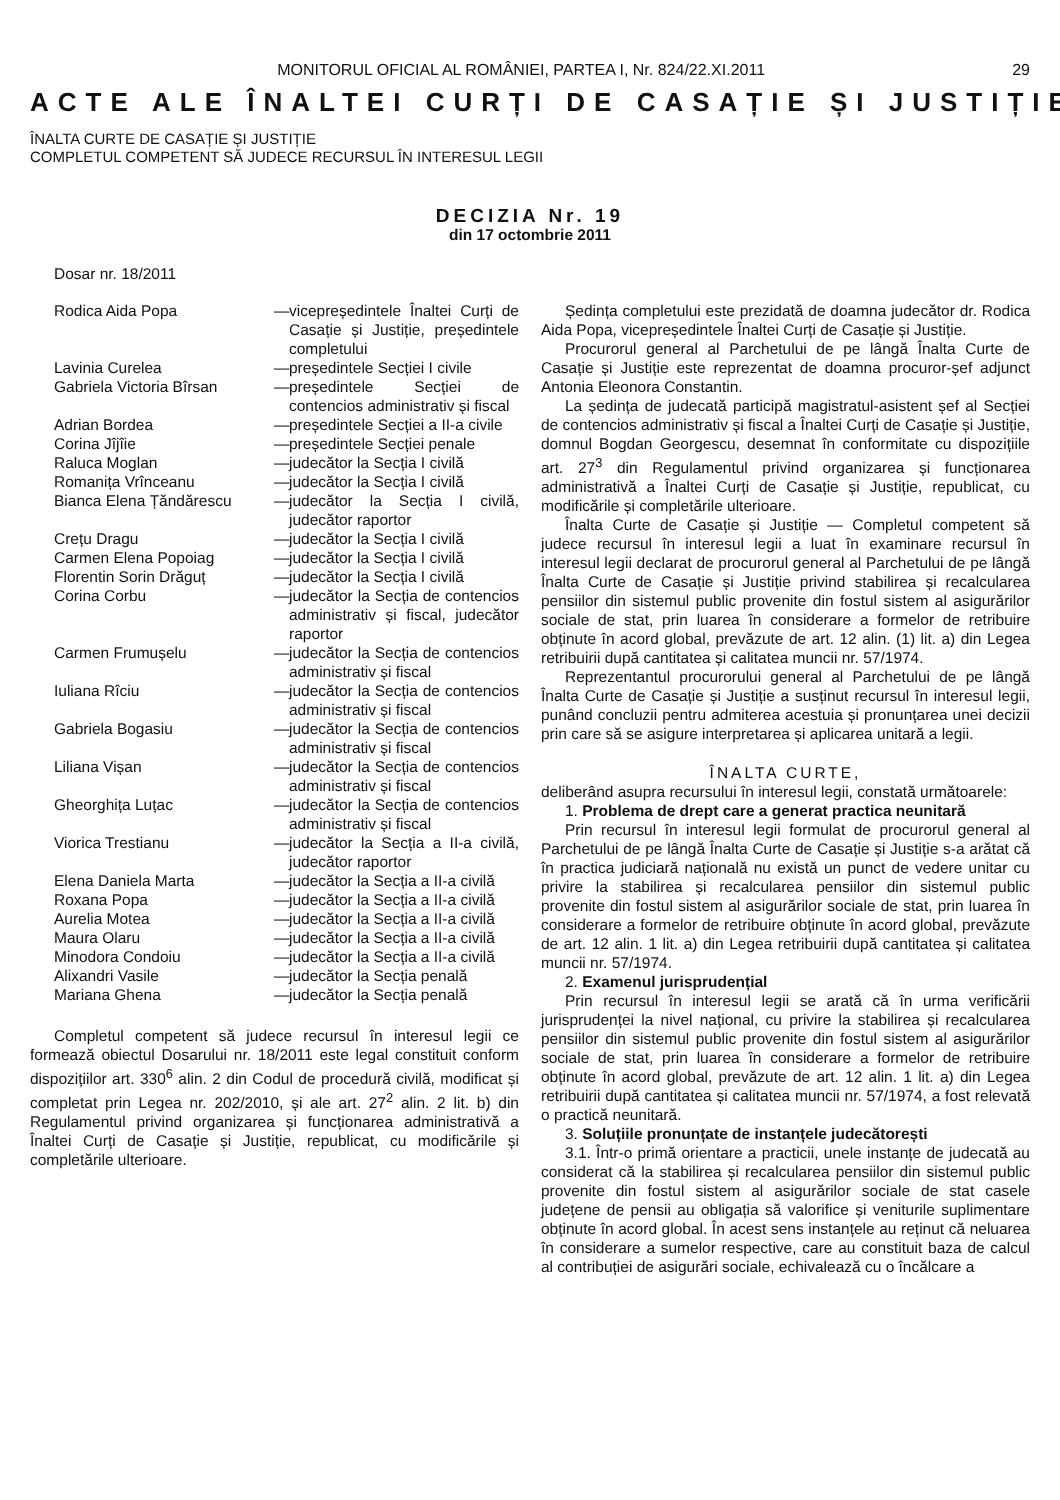MONITORUL OFICIAL AL ROMÂNIEI, PARTEA I, Nr. 824/22.XI.2011 29
ACTE ALE ÎNALTEI CURȚI DE CASAȚIE ȘI JUSTIȚIE
ÎNALTA CURTE DE CASAȚIE ȘI JUSTIȚIE
COMPLETUL COMPETENT SĂ JUDECE RECURSUL ÎN INTERESUL LEGII
DECIZIA Nr. 19
din 17 octombrie 2011
Dosar nr. 18/2011
Rodica Aida Popa — vicepreședintele Înaltei Curți de Casație și Justiție, președintele completului
Lavinia Curelea — președintele Secției I civile
Gabriela Victoria Bîrsan — președintele Secției de contencios administrativ și fiscal
Adrian Bordea — președintele Secției a II-a civile
Corina Jîjîie — președintele Secției penale
Raluca Moglan — judecător la Secția I civilă
Romanița Vrînceanu — judecător la Secția I civilă
Bianca Elena Țăndărescu — judecător la Secția I civilă, judecător raportor
Crețu Dragu — judecător la Secția I civilă
Carmen Elena Popoiag — judecător la Secția I civilă
Florentin Sorin Drăguț — judecător la Secția I civilă
Corina Corbu — judecător la Secția de contencios administrativ și fiscal, judecător raportor
Carmen Frumușelu — judecător la Secția de contencios administrativ și fiscal
Iuliana Rîciu — judecător la Secția de contencios administrativ și fiscal
Gabriela Bogasiu — judecător la Secția de contencios administrativ și fiscal
Liliana Vișan — judecător la Secția de contencios administrativ și fiscal
Gheorghița Luțac — judecător la Secția de contencios administrativ și fiscal
Viorica Trestianu — judecător la Secția a II-a civilă, judecător raportor
Elena Daniela Marta — judecător la Secția a II-a civilă
Roxana Popa — judecător la Secția a II-a civilă
Aurelia Motea — judecător la Secția a II-a civilă
Maura Olaru — judecător la Secția a II-a civilă
Minodora Condoiu — judecător la Secția a II-a civilă
Alixandri Vasile — judecător la Secția penală
Mariana Ghena — judecător la Secția penală
Completul competent să judece recursul în interesul legii ce formează obiectul Dosarului nr. 18/2011 este legal constituit conform dispozițiilor art. 330<sup>6</sup> alin. 2 din Codul de procedură civilă, modificat și completat prin Legea nr. 202/2010, și ale art. 27<sup>2</sup> alin. 2 lit. b) din Regulamentul privind organizarea și funcționarea administrativă a Înaltei Curți de Casație și Justiție, republicat, cu modificările și completările ulterioare.
Ședința completului este prezidată de doamna judecător dr. Rodica Aida Popa, vicepreședintele Înaltei Curți de Casație și Justiție.
Procurorul general al Parchetului de pe lângă Înalta Curte de Casație și Justiție este reprezentat de doamna procuror-șef adjunct Antonia Eleonora Constantin.
La ședința de judecată participă magistratul-asistent șef al Secției de contencios administrativ și fiscal a Înaltei Curți de Casație și Justiție, domnul Bogdan Georgescu, desemnat în conformitate cu dispozițiile art. 27<sup>3</sup> din Regulamentul privind organizarea și funcționarea administrativă a Înaltei Curți de Casație și Justiție, republicat, cu modificările și completările ulterioare.
Înalta Curte de Casație și Justiție — Completul competent să judece recursul în interesul legii a luat în examinare recursul în interesul legii declarat de procurorul general al Parchetului de pe lângă Înalta Curte de Casație și Justiție privind stabilirea și recalcularea pensiilor din sistemul public provenite din fostul sistem al asigurărilor sociale de stat, prin luarea în considerare a formelor de retribuire obținute în acord global, prevăzute de art. 12 alin. (1) lit. a) din Legea retribuirii după cantitatea și calitatea muncii nr. 57/1974.
Reprezentantul procurorului general al Parchetului de pe lângă Înalta Curte de Casație și Justiție a susținut recursul în interesul legii, punând concluzii pentru admiterea acestuia și pronunțarea unei decizii prin care să se asigure interpretarea și aplicarea unitară a legii.
ÎNALTA CURTE,
deliberând asupra recursului în interesul legii, constată următoarele:
1. Problema de drept care a generat practica neunitară
Prin recursul în interesul legii formulat de procurorul general al Parchetului de pe lângă Înalta Curte de Casație și Justiție s-a arătat că în practica judiciară națională nu există un punct de vedere unitar cu privire la stabilirea și recalcularea pensiilor din sistemul public provenite din fostul sistem al asigurărilor sociale de stat, prin luarea în considerare a formelor de retribuire obținute în acord global, prevăzute de art. 12 alin. 1 lit. a) din Legea retribuirii după cantitatea și calitatea muncii nr. 57/1974.
2. Examenul jurisprudențial
Prin recursul în interesul legii se arată că în urma verificării jurisprudenței la nivel național, cu privire la stabilirea și recalcularea pensiilor din sistemul public provenite din fostul sistem al asigurărilor sociale de stat, prin luarea în considerare a formelor de retribuire obținute în acord global, prevăzute de art. 12 alin. 1 lit. a) din Legea retribuirii după cantitatea și calitatea muncii nr. 57/1974, a fost relevată o practică neunitară.
3. Soluțiile pronunțate de instanțele judecătorești
3.1. Într-o primă orientare a practicii, unele instanțe de judecată au considerat că la stabilirea și recalcularea pensiilor din sistemul public provenite din fostul sistem al asigurărilor sociale de stat casele județene de pensii au obligația să valorifice și veniturile suplimentare obținute în acord global. În acest sens instanțele au reținut că neluarea în considerare a sumelor respective, care au constituit baza de calcul al contribuției de asigurări sociale, echivalează cu o încălcare a